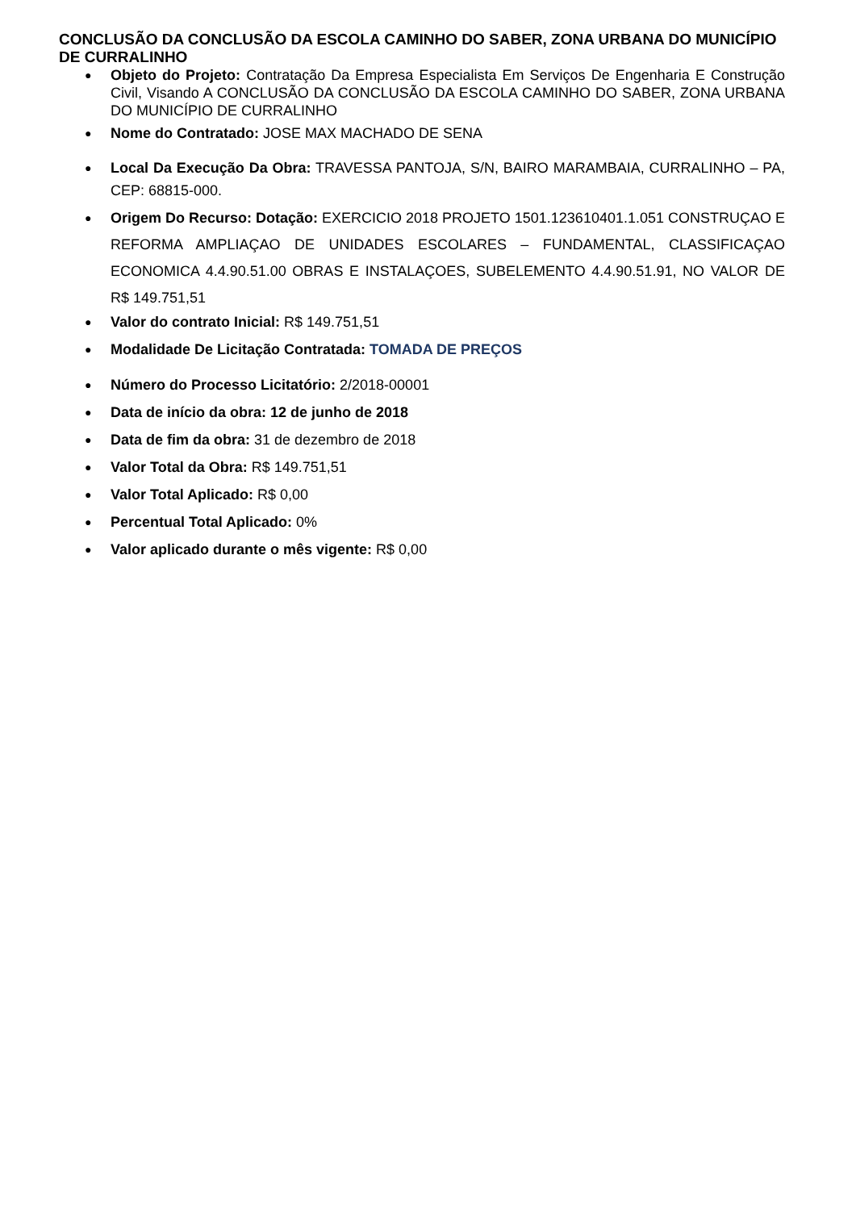CONCLUSÃO DA CONCLUSÃO DA ESCOLA CAMINHO DO SABER, ZONA URBANA DO MUNICÍPIO DE CURRALINHO
● Objeto do Projeto: Contratação Da Empresa Especialista Em Serviços De Engenharia E Construção Civil, Visando A CONCLUSÃO DA CONCLUSÃO DA ESCOLA CAMINHO DO SABER, ZONA URBANA DO MUNICÍPIO DE CURRALINHO
● Nome do Contratado: JOSE MAX MACHADO DE SENA
● Local Da Execução Da Obra: TRAVESSA PANTOJA, S/N, BAIRO MARAMBAIA, CURRALINHO – PA, CEP: 68815-000.
● Origem Do Recurso: Dotação: EXERCICIO 2018 PROJETO 1501.123610401.1.051 CONSTRUÇAO E REFORMA AMPLIAÇAO DE UNIDADES ESCOLARES – FUNDAMENTAL, CLASSIFICAÇAO ECONOMICA 4.4.90.51.00 OBRAS E INSTALAÇOES, SUBELEMENTO 4.4.90.51.91, NO VALOR DE R$ 149.751,51
● Valor do contrato Inicial: R$ 149.751,51
● Modalidade De Licitação Contratada: TOMADA DE PREÇOS
● Número do Processo Licitatório: 2/2018-00001
● Data de início da obra: 12 de junho de 2018
● Data de fim da obra: 31 de dezembro de 2018
● Valor Total da Obra: R$ 149.751,51
● Valor Total Aplicado: R$ 0,00
● Percentual Total Aplicado: 0%
● Valor aplicado durante o mês vigente: R$ 0,00